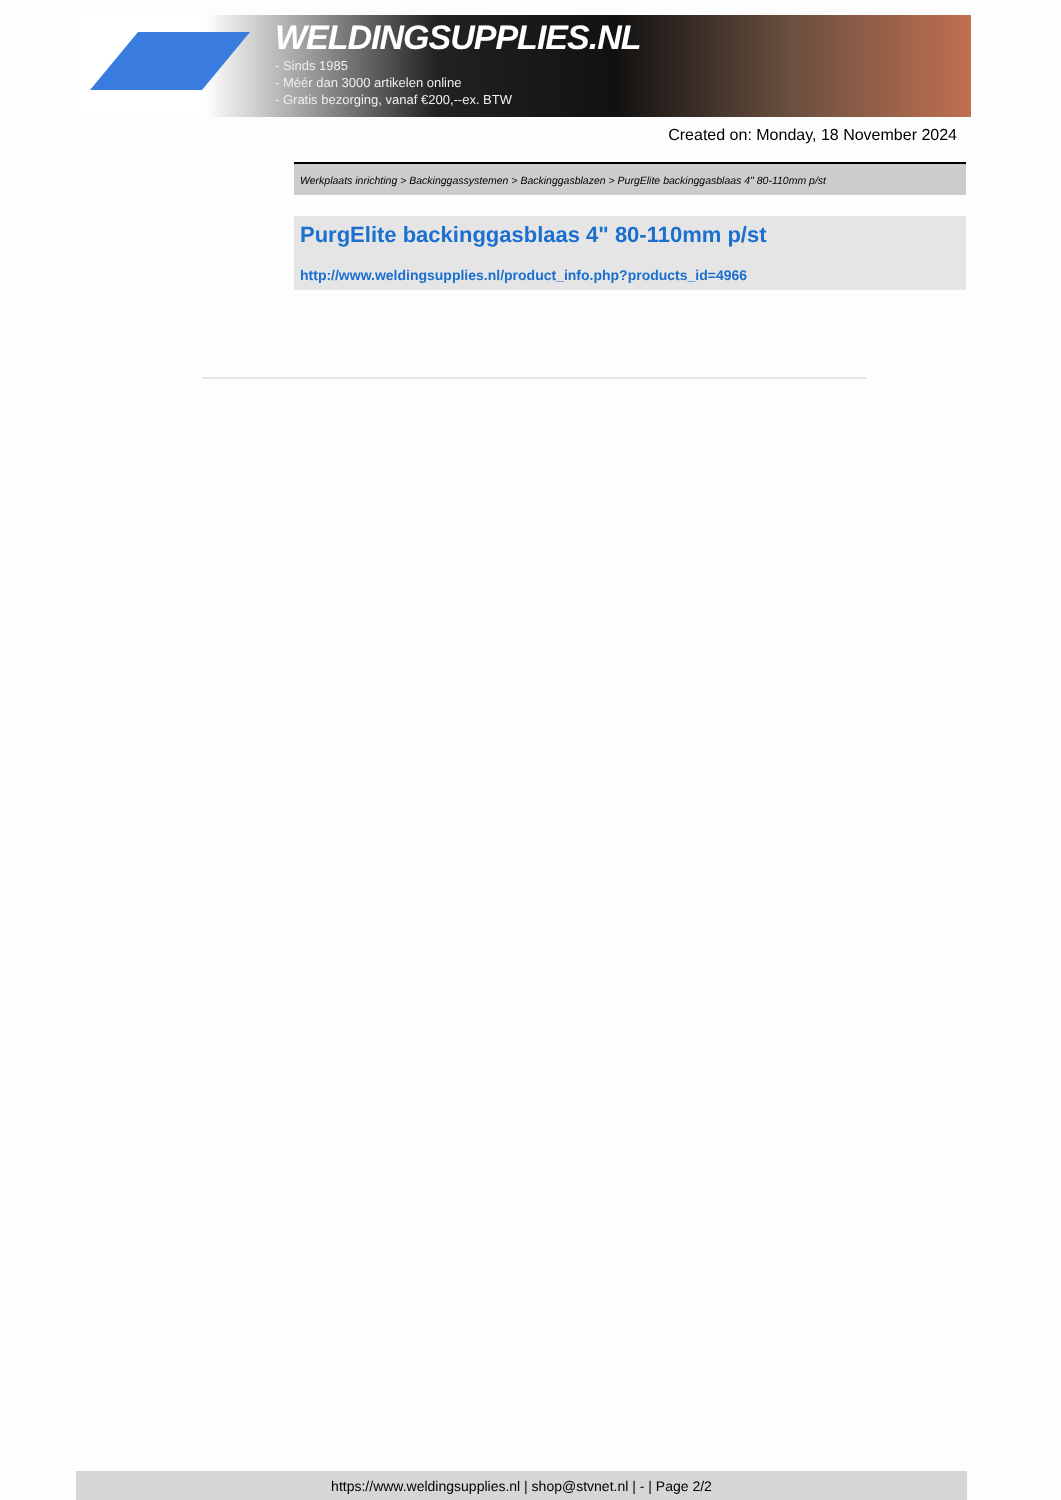WELDINGSUPPLIES.NL
- Sinds 1985
- Méér dan 3000 artikelen online
- Gratis bezorging, vanaf €200,--ex. BTW
Created on: Monday, 18 November 2024
Werkplaats inrichting > Backinggassystemen > Backinggasblazen > PurgElite backinggasblaas 4" 80-110mm p/st
PurgElite backinggasblaas 4" 80-110mm p/st
http://www.weldingsupplies.nl/product_info.php?products_id=4966
https://www.weldingsupplies.nl | shop@stvnet.nl | - | Page 2/2